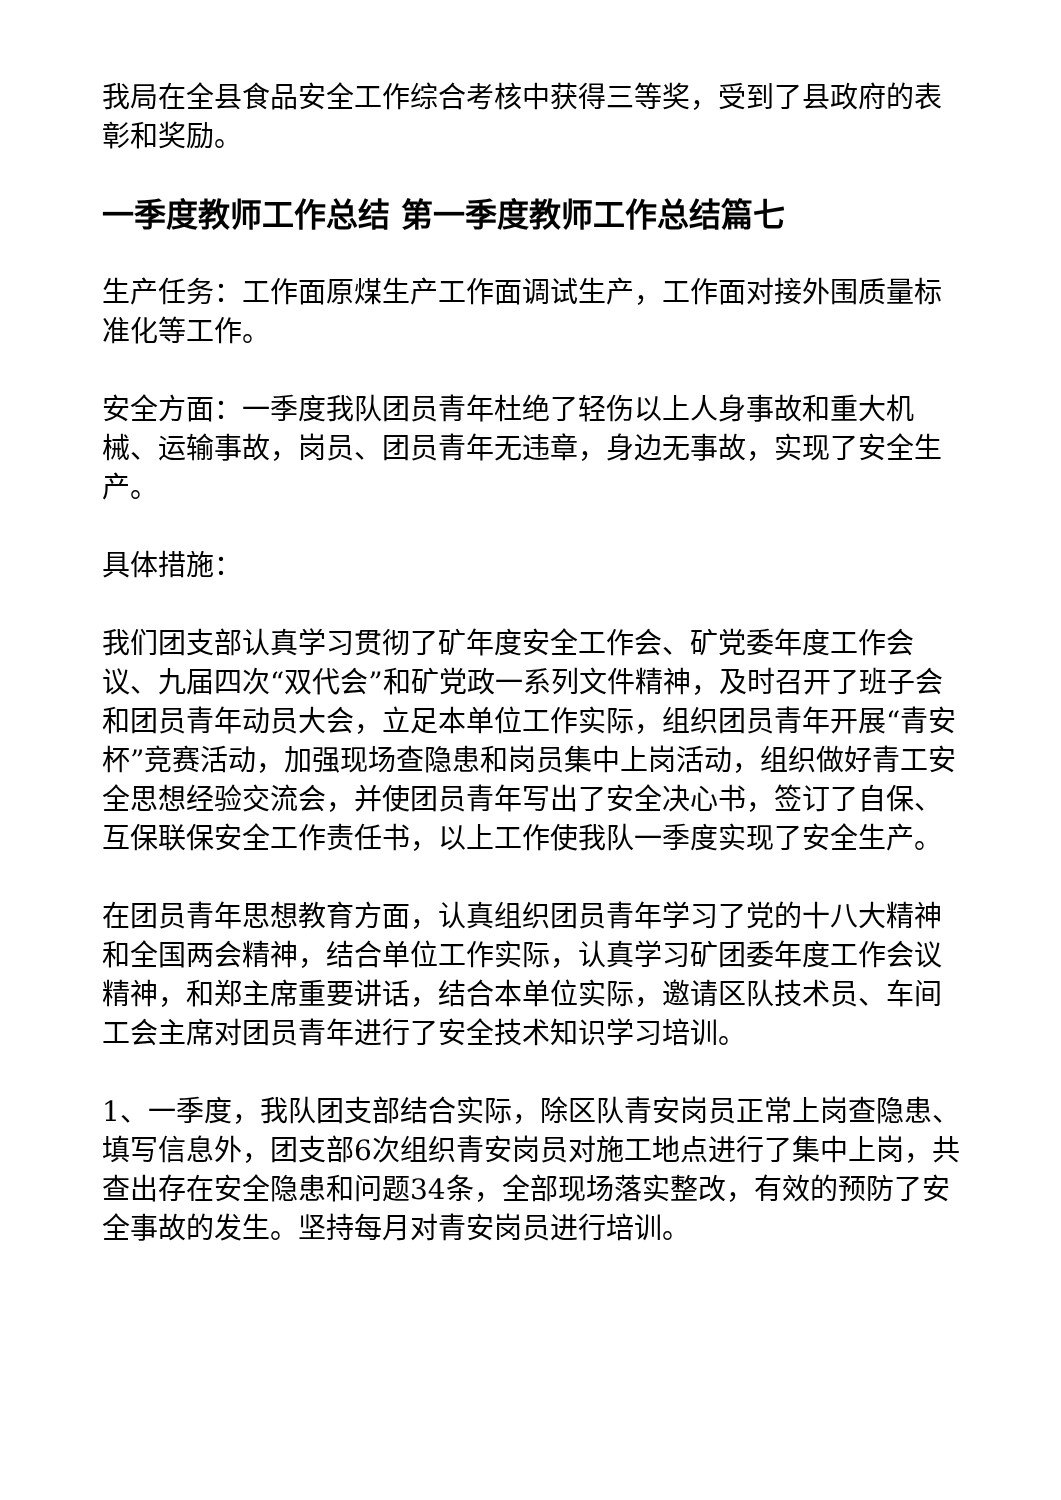我局在全县食品安全工作综合考核中获得三等奖，受到了县政府的表彰和奖励。
一季度教师工作总结 第一季度教师工作总结篇七
生产任务：工作面原煤生产工作面调试生产，工作面对接外围质量标准化等工作。
安全方面：一季度我队团员青年杜绝了轻伤以上人身事故和重大机械、运输事故，岗员、团员青年无违章，身边无事故，实现了安全生产。
具体措施：
我们团支部认真学习贯彻了矿年度安全工作会、矿党委年度工作会议、九届四次“双代会”和矿党政一系列文件精神，及时召开了班子会和团员青年动员大会，立足本单位工作实际，组织团员青年开展“青安杯”竞赛活动，加强现场查隐患和岗员集中上岗活动，组织做好青工安全思想经验交流会，并使团员青年写出了安全决心书，签订了自保、互保联保安全工作责任书，以上工作使我队一季度实现了安全生产。
在团员青年思想教育方面，认真组织团员青年学习了党的十八大精神和全国两会精神，结合单位工作实际，认真学习矿团委年度工作会议精神，和郑主席重要讲话，结合本单位实际，邀请区队技术员、车间工会主席对团员青年进行了安全技术知识学习培训。
1、一季度，我队团支部结合实际，除区队青安岗员正常上岗查隐患、填写信息外，团支部6次组织青安岗员对施工地点进行了集中上岗，共查出存在安全隐患和问题34条，全部现场落实整改，有效的预防了安全事故的发生。坚持每月对青安岗员进行培训。